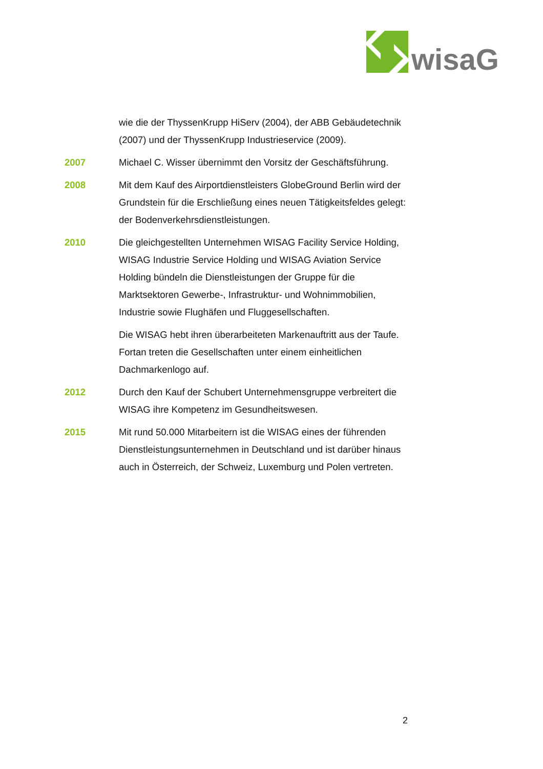wisaG
wie die der ThyssenKrupp HiServ (2004), der ABB Gebäudetechnik (2007) und der ThyssenKrupp Industrieservice (2009).
2007 Michael C. Wisser übernimmt den Vorsitz der Geschäftsführung.
2008 Mit dem Kauf des Airportdienstleisters GlobeGround Berlin wird der Grundstein für die Erschließung eines neuen Tätigkeitsfeldes gelegt: der Bodenverkehrsdienstleistungen.
2010 Die gleichgestellten Unternehmen WISAG Facility Service Holding, WISAG Industrie Service Holding und WISAG Aviation Service Holding bündeln die Dienstleistungen der Gruppe für die Marktsektoren Gewerbe-, Infrastruktur- und Wohnimmobilien, Industrie sowie Flughäfen und Fluggesellschaften.
Die WISAG hebt ihren überarbeiteten Markenauftritt aus der Taufe. Fortan treten die Gesellschaften unter einem einheitlichen Dachmarkenlogo auf.
2012 Durch den Kauf der Schubert Unternehmensgruppe verbreitert die WISAG ihre Kompetenz im Gesundheitswesen.
2015 Mit rund 50.000 Mitarbeitern ist die WISAG eines der führenden Dienstleistungsunternehmen in Deutschland und ist darüber hinaus auch in Österreich, der Schweiz, Luxemburg und Polen vertreten.
2